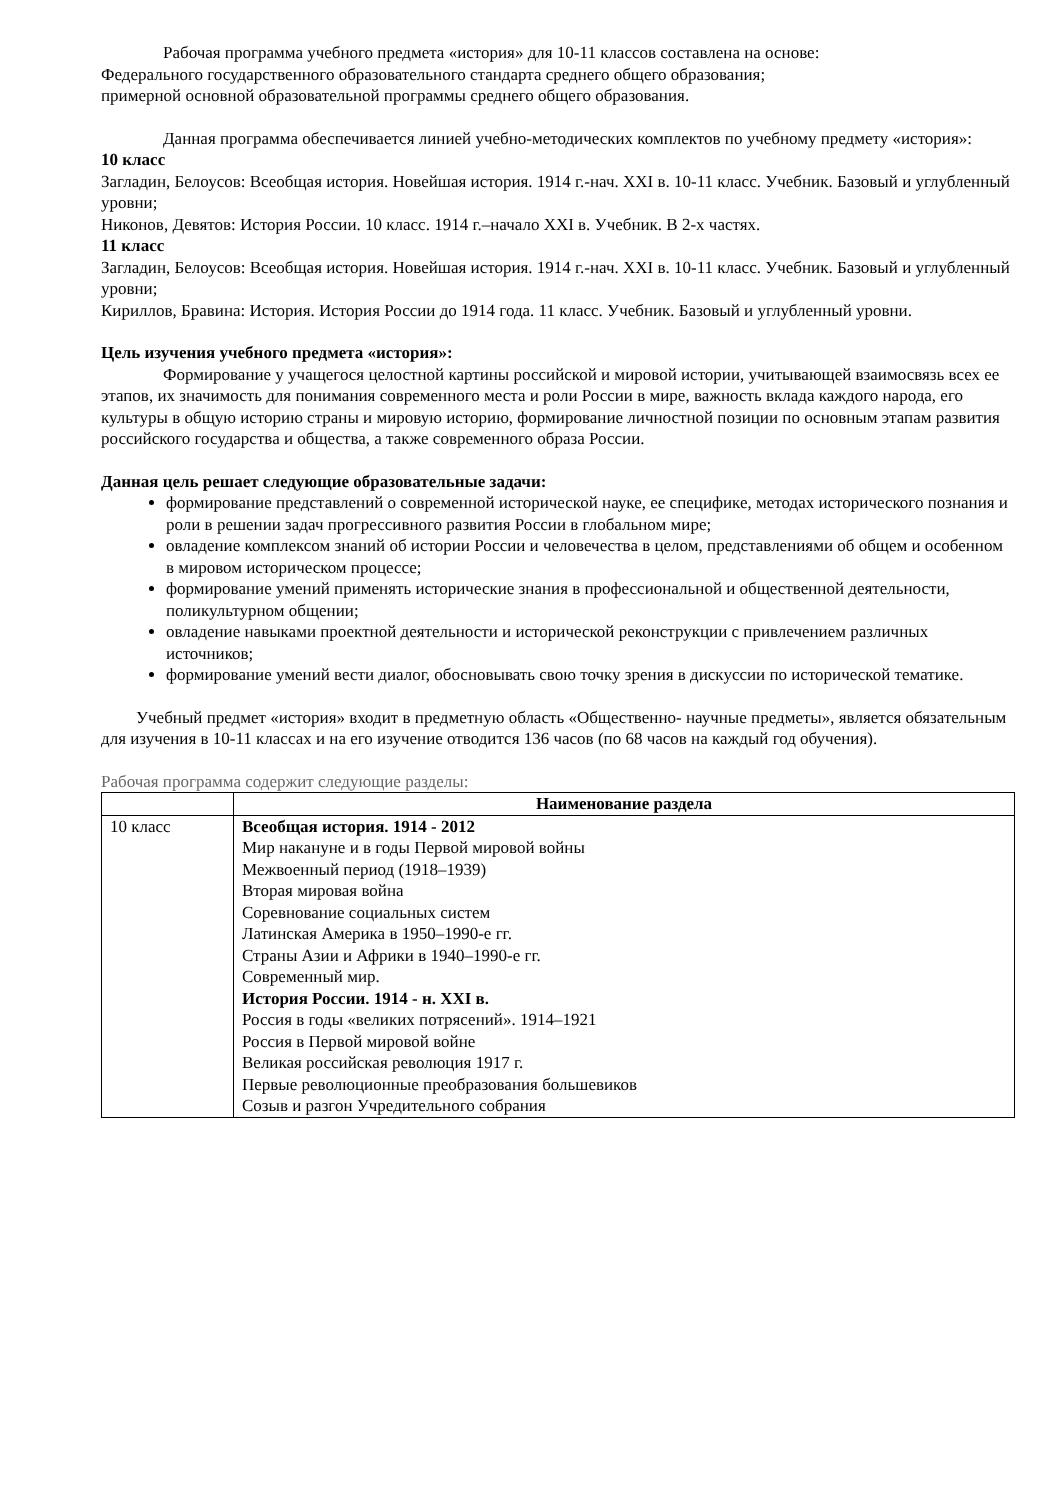Рабочая программа учебного предмета «история» для 10-11 классов составлена на основе:
Федерального государственного образовательного стандарта среднего общего образования;
примерной основной образовательной программы среднего общего образования.
Данная программа обеспечивается линией учебно-методических комплектов по учебному предмету «история»:
10 класс
Загладин, Белоусов: Всеобщая история. Новейшая история. 1914 г.-нач. XXI в. 10-11 класс. Учебник. Базовый и углубленный уровни;
Никонов, Девятов: История России. 10 класс. 1914 г.–начало XXI в. Учебник. В 2-х частях.
11 класс
Загладин, Белоусов: Всеобщая история. Новейшая история. 1914 г.-нач. XXI в. 10-11 класс. Учебник. Базовый и углубленный уровни;
Кириллов, Бравина: История. История России до 1914 года. 11 класс. Учебник. Базовый и углубленный уровни.
Цель изучения учебного предмета «история»:
Формирование у учащегося целостной картины российской и мировой истории, учитывающей взаимосвязь всех ее этапов, их значимость для понимания современного места и роли России в мире, важность вклада каждого народа, его культуры в общую историю страны и мировую историю, формирование личностной позиции по основным этапам развития российского государства и общества, а также современного образа России.
Данная цель решает следующие образовательные задачи:
формирование представлений о современной исторической науке, ее специфике, методах исторического познания и роли в решении задач прогрессивного развития России в глобальном мире;
овладение комплексом знаний об истории России и человечества в целом, представлениями об общем и особенном в мировом историческом процессе;
формирование умений применять исторические знания в профессиональной и общественной деятельности, поликультурном общении;
овладение навыками проектной деятельности и исторической реконструкции с привлечением различных источников;
формирование умений вести диалог, обосновывать свою точку зрения в дискуссии по исторической тематике.
Учебный предмет «история» входит в предметную область «Общественно- научные предметы», является обязательным для изучения в 10-11 классах и на его изучение отводится 136 часов (по 68 часов на каждый год обучения).
Рабочая программа содержит следующие разделы:
| | Наименование раздела |
| --- | --- |
| 10 класс | Всеобщая история. 1914 - 2012 Мир накануне и в годы Первой мировой войны Межвоенный период (1918–1939) Вторая мировая война Соревнование социальных систем Латинская Америка в 1950–1990-е гг. Страны Азии и Африки в 1940–1990-е гг. Современный мир. История России. 1914 - н. XXI в. Россия в годы «великих потрясений». 1914–1921 Россия в Первой мировой войне Великая российская революция 1917 г. Первые революционные преобразования большевиков Созыв и разгон Учредительного собрания |